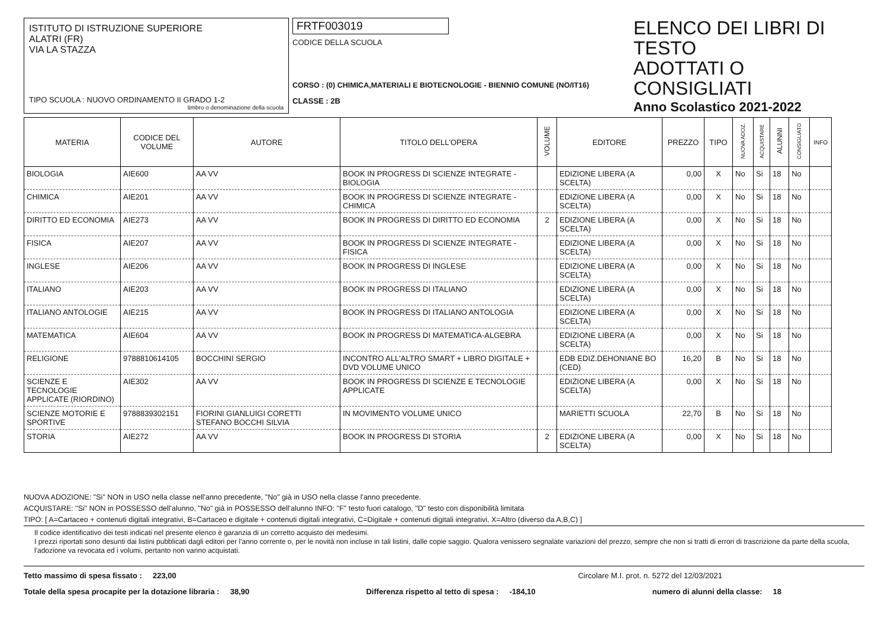ISTITUTO DI ISTRUZIONE SUPERIORE
ALATRI (FR)
VIA LA STAZZA
TIPO SCUOLA : NUOVO ORDINAMENTO II GRADO 1-2
timbro o denominazione della scuola
FRTF003019
CODICE DELLA SCUOLA
CORSO : (0) CHIMICA,MATERIALI E BIOTECNOLOGIE - BIENNIO COMUNE (NO/IT16)
CLASSE : 2B
ELENCO DEI LIBRI DI TESTO
ADOTTATI O CONSIGLIATI
Anno Scolastico 2021-2022
| MATERIA | CODICE DEL VOLUME | AUTORE | TITOLO DELL'OPERA | VOLUME | EDITORE | PREZZO | TIPO | NUOVA ADOZ. | ACQUISTARE | ALUNNI | CONSIGLIATO | INFO |
| --- | --- | --- | --- | --- | --- | --- | --- | --- | --- | --- | --- | --- |
| BIOLOGIA | AIE600 | AA VV | BOOK IN PROGRESS DI SCIENZE INTEGRATE - BIOLOGIA | | EDIZIONE LIBERA (A SCELTA) | 0,00 | X | No | Si | 18 | No | |
| CHIMICA | AIE201 | AA VV | BOOK IN PROGRESS DI SCIENZE INTEGRATE - CHIMICA | | EDIZIONE LIBERA (A SCELTA) | 0,00 | X | No | Si | 18 | No | |
| DIRITTO ED ECONOMIA | AIE273 | AA VV | BOOK IN PROGRESS DI DIRITTO ED ECONOMIA | 2 | EDIZIONE LIBERA (A SCELTA) | 0,00 | X | No | Si | 18 | No | |
| FISICA | AIE207 | AA VV | BOOK IN PROGRESS DI SCIENZE INTEGRATE - FISICA | | EDIZIONE LIBERA (A SCELTA) | 0,00 | X | No | Si | 18 | No | |
| INGLESE | AIE206 | AA VV | BOOK IN PROGRESS DI INGLESE | | EDIZIONE LIBERA (A SCELTA) | 0,00 | X | No | Si | 18 | No | |
| ITALIANO | AIE203 | AA VV | BOOK IN PROGRESS DI ITALIANO | | EDIZIONE LIBERA (A SCELTA) | 0,00 | X | No | Si | 18 | No | |
| ITALIANO ANTOLOGIE | AIE215 | AA VV | BOOK IN PROGRESS DI ITALIANO ANTOLOGIA | | EDIZIONE LIBERA (A SCELTA) | 0,00 | X | No | Si | 18 | No | |
| MATEMATICA | AIE604 | AA VV | BOOK IN PROGRESS DI MATEMATICA-ALGEBRA | | EDIZIONE LIBERA (A SCELTA) | 0,00 | X | No | Si | 18 | No | |
| RELIGIONE | 9788810614105 | BOCCHINI SERGIO | INCONTRO ALL'ALTRO SMART + LIBRO DIGITALE + DVD VOLUME UNICO | | EDB EDIZ.DEHONIANE BO (CED) | 16,20 | B | No | Si | 18 | No | |
| SCIENZE E TECNOLOGIE APPLICATE (RIORDINO) | AIE302 | AA VV | BOOK IN PROGRESS DI SCIENZE E TECNOLOGIE APPLICATE | | EDIZIONE LIBERA (A SCELTA) | 0,00 | X | No | Si | 18 | No | |
| SCIENZE MOTORIE E SPORTIVE | 9788839302151 | FIORINI GIANLUIGI CORETTI STEFANO BOCCHI SILVIA | IN MOVIMENTO VOLUME UNICO | | MARIETTI SCUOLA | 22,70 | B | No | Si | 18 | No | |
| STORIA | AIE272 | AA VV | BOOK IN PROGRESS DI STORIA | 2 | EDIZIONE LIBERA (A SCELTA) | 0,00 | X | No | Si | 18 | No | |
NUOVA ADOZIONE: "Si" NON in USO nella classe nell'anno precedente, "No" già in USO nella classe l'anno precedente.
ACQUISTARE: "Si" NON in POSSESSO dell'alunno, "No" già in POSSESSO dell'alunno INFO: "F" testo fuori catalogo, "D" testo con disponibilità limitata
TIPO: [ A=Cartaceo + contenuti digitali integrativi, B=Cartaceo e digitale + contenuti digitali integrativi, C=Digitale + contenuti digitali integrativi, X=Altro (diverso da A,B,C) ]
Il codice identificativo dei testi indicati nel presente elenco è garanzia di un corretto acquisto dei medesimi.
I prezzi riportati sono desunti dai listini pubblicati dagli editori per l'anno corrente o, per le novità non incluse in tali listini, dalle copie saggio. Qualora venissero segnalate variazioni del prezzo, sempre che non si tratti di errori di trascrizione da parte della scuola, l'adozione va revocata ed i volumi, pertanto non vanno acquistati.
Tetto massimo di spesa fissato : 223,00 Circolare M.I. prot. n. 5272 del 12/03/2021
Totale della spesa procapite per la dotazione libraria : 38,90 Differenza rispetto al tetto di spesa : -184,10 numero di alunni della classe: 18